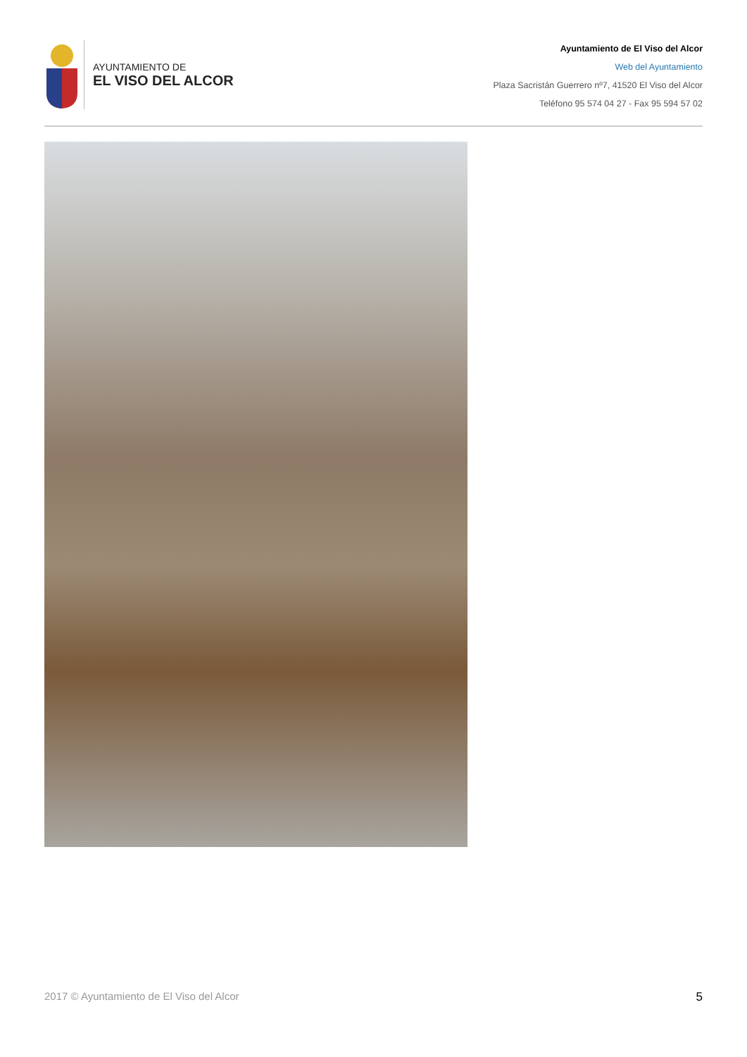AYUNTAMIENTO DE
EL VISO DEL ALCOR
Ayuntamiento de El Viso del Alcor
Web del Ayuntamiento
Plaza Sacristán Guerrero nº7, 41520 El Viso del Alcor
Teléfono 95 574 04 27 - Fax 95 594 57 02
2017 © Ayuntamiento de El Viso del Alcor 5